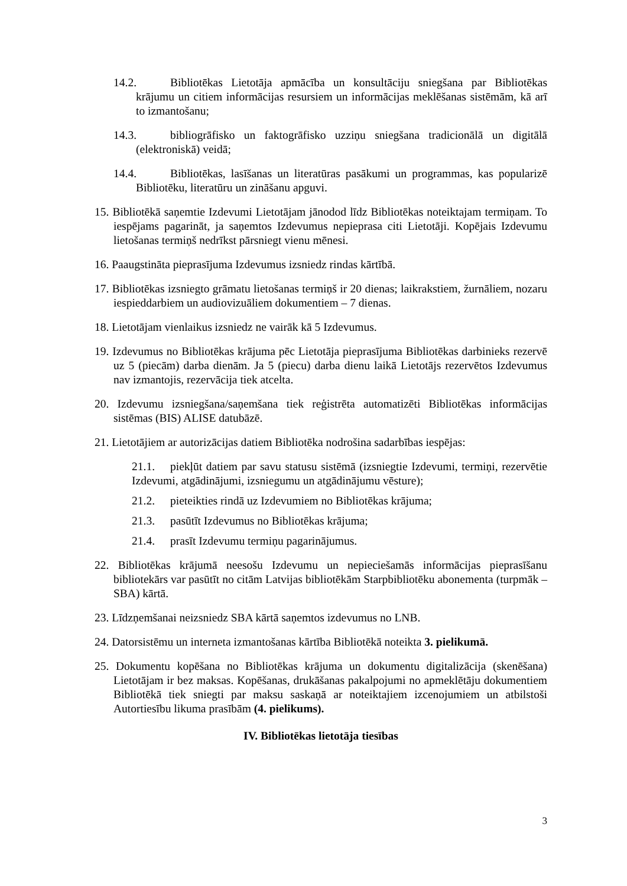14.2. Bibliotēkas Lietotāja apmācība un konsultāciju sniegšana par Bibliotēkas krājumu un citiem informācijas resursiem un informācijas meklēšanas sistēmām, kā arī to izmantošanu;
14.3. bibliogrāfisko un faktogrāfisko uzziņu sniegšana tradicionālā un digitālā (elektroniskā) veidā;
14.4. Bibliotēkas, lasīšanas un literatūras pasākumi un programmas, kas popularizē Bibliotēku, literatūru un zināšanu apguvi.
15. Bibliotēkā saņemtie Izdevumi Lietotājam jānodod līdz Bibliotēkas noteiktajam termiņam. To iespējams pagarināt, ja saņemtos Izdevumus nepieprasa citi Lietotāji. Kopējais Izdevumu lietošanas termiņš nedrīkst pārsniegt vienu mēnesi.
16. Paaugstināta pieprasījuma Izdevumus izsniedz rindas kārtībā.
17. Bibliotēkas izsniegto grāmatu lietošanas termiņš ir 20 dienas; laikrakstiem, žurnāliem, nozaru iespieddarbiem un audiovizuāliem dokumentiem – 7 dienas.
18. Lietotājam vienlaikus izsniedz ne vairāk kā 5 Izdevumus.
19. Izdevumus no Bibliotēkas krājuma pēc Lietotāja pieprasījuma Bibliotēkas darbinieks rezervē uz 5 (piecām) darba dienām. Ja 5 (piecu) darba dienu laikā Lietotājs rezervētos Izdevumus nav izmantojis, rezervācija tiek atcelta.
20. Izdevumu izsniegšana/saņemšana tiek reģistrēta automatizēti Bibliotēkas informācijas sistēmas (BIS) ALISE datubāzē.
21. Lietotājiem ar autorizācijas datiem Bibliotēka nodrošina sadarbības iespējas:
21.1. piekļūt datiem par savu statusu sistēmā (izsniegtie Izdevumi, termiņi, rezervētie Izdevumi, atgādinājumi, izsniegumu un atgādinājumu vēsture);
21.2. pieteikties rindā uz Izdevumiem no Bibliotēkas krājuma;
21.3. pasūtīt Izdevumus no Bibliotēkas krājuma;
21.4. prasīt Izdevumu termiņu pagarinājumus.
22. Bibliotēkas krājumā neesošu Izdevumu un nepieciešamās informācijas pieprasīšanu bibliotekārs var pasūtīt no citām Latvijas bibliotēkām Starpbibliotēku abonementa (turpmāk – SBA) kārtā.
23. Līdzņemšanai neizsniedz SBA kārtā saņemtos izdevumus no LNB.
24. Datorsistēmu un interneta izmantošanas kārtība Bibliotēkā noteikta 3. pielikumā.
25. Dokumentu kopēšana no Bibliotēkas krājuma un dokumentu digitalizācija (skenēšana) Lietotājam ir bez maksas. Kopēšanas, drukāšanas pakalpojumi no apmeklētāju dokumentiem Bibliotēkā tiek sniegti par maksu saskaņā ar noteiktajiem izcenojumiem un atbilstoši Autortiesību likuma prasībām (4. pielikums).
IV. Bibliotēkas lietotāja tiesības
3